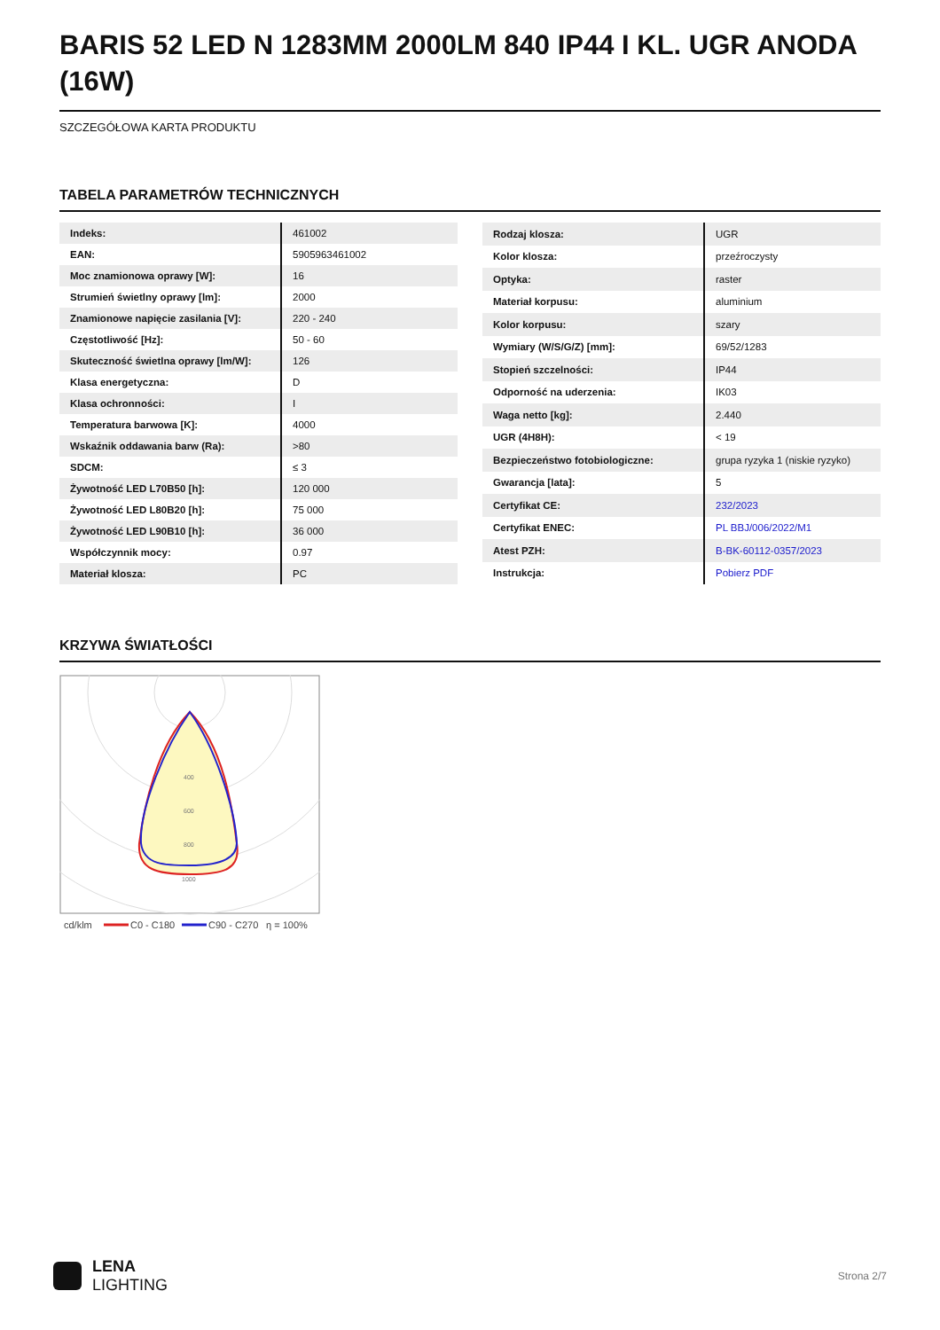BARIS 52 LED N 1283MM 2000LM 840 IP44 I KL. UGR ANODA (16W)
SZCZEGÓŁOWA KARTA PRODUKTU
TABELA PARAMETRÓW TECHNICZNYCH
| Indeks: | 461002 |
| EAN: | 5905963461002 |
| Moc znamionowa oprawy [W]: | 16 |
| Strumień świetlny oprawy [lm]: | 2000 |
| Znamionowe napięcie zasilania [V]: | 220 - 240 |
| Częstotliwość [Hz]: | 50 - 60 |
| Skuteczność świetlna oprawy [lm/W]: | 126 |
| Klasa energetyczna: | D |
| Klasa ochronności: | I |
| Temperatura barwowa [K]: | 4000 |
| Wskaźnik oddawania barw (Ra): | >80 |
| SDCM: | ≤ 3 |
| Żywotność LED L70B50 [h]: | 120 000 |
| Żywotność LED L80B20 [h]: | 75 000 |
| Żywotność LED L90B10 [h]: | 36 000 |
| Współczynnik mocy: | 0.97 |
| Materiał klosza: | PC |
| Rodzaj klosza: | UGR |
| Kolor klosza: | przeźroczysty |
| Optyka: | raster |
| Materiał korpusu: | aluminium |
| Kolor korpusu: | szary |
| Wymiary (W/S/G/Z) [mm]: | 69/52/1283 |
| Stopień szczelności: | IP44 |
| Odporność na uderzenia: | IK03 |
| Waga netto [kg]: | 2.440 |
| UGR (4H8H): | < 19 |
| Bezpieczeństwo fotobiologiczne: | grupa ryzyka 1 (niskie ryzyko) |
| Gwarancja [lata]: | 5 |
| Certyfikat CE: | 232/2023 |
| Certyfikat ENEC: | PL BBJ/006/2022/M1 |
| Atest PZH: | B-BK-60112-0357/2023 |
| Instrukcja: | Pobierz PDF |
KRZYWA ŚWIATŁOŚCI
400
600
800
1000
cd/klm
C0 - C180
C90 - C270
η = 100%
LENA
LIGHTING
Strona 2/7